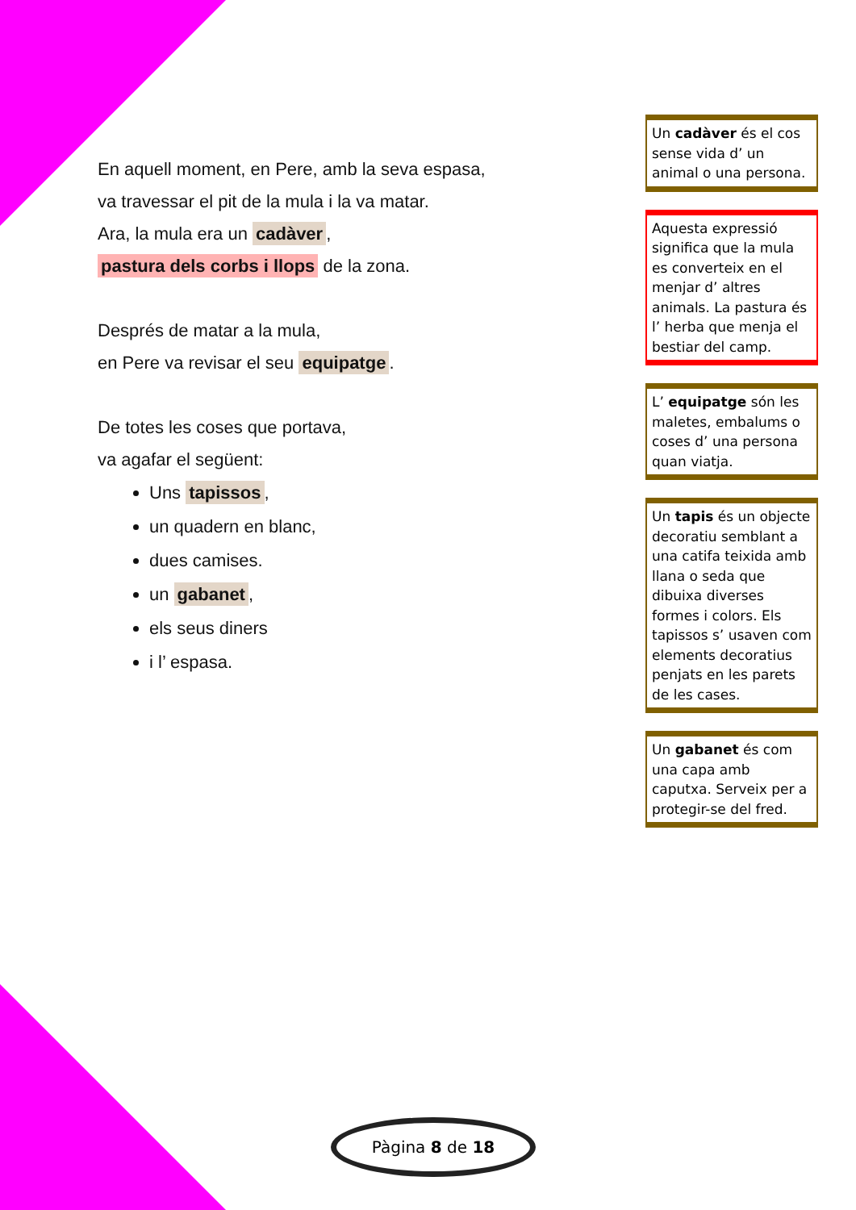En aquell moment, en Pere, amb la seva espasa,
va travessar el pit de la mula i la va matar.
Ara, la mula era un cadàver,
pastura dels corbs i llops de la zona.
Després de matar a la mula,
en Pere va revisar el seu equipatge.
De totes les coses que portava,
va agafar el següent:
Uns tapissos,
un quadern en blanc,
dues camises.
un gabanet,
els seus diners
i l’ espasa.
Un cadàver és el cos sense vida d’ un animal o una persona.
Aquesta expressió significa que la mula es converteix en el menjar d’ altres animals. La pastura és l’ herba que menja el bestiar del camp.
L’ equipatge són les maletes, embalums o coses d’ una persona quan viatja.
Un tapis és un objecte decoratiu semblant a una catifa teixida amb llana o seda que dibuixa diverses formes i colors. Els tapissos s’ usaven com elements decoratius penjats en les parets de les cases.
Un gabanet és com una capa amb caputxa. Serveix per a protegir-se del fred.
Pàgina 8 de 18